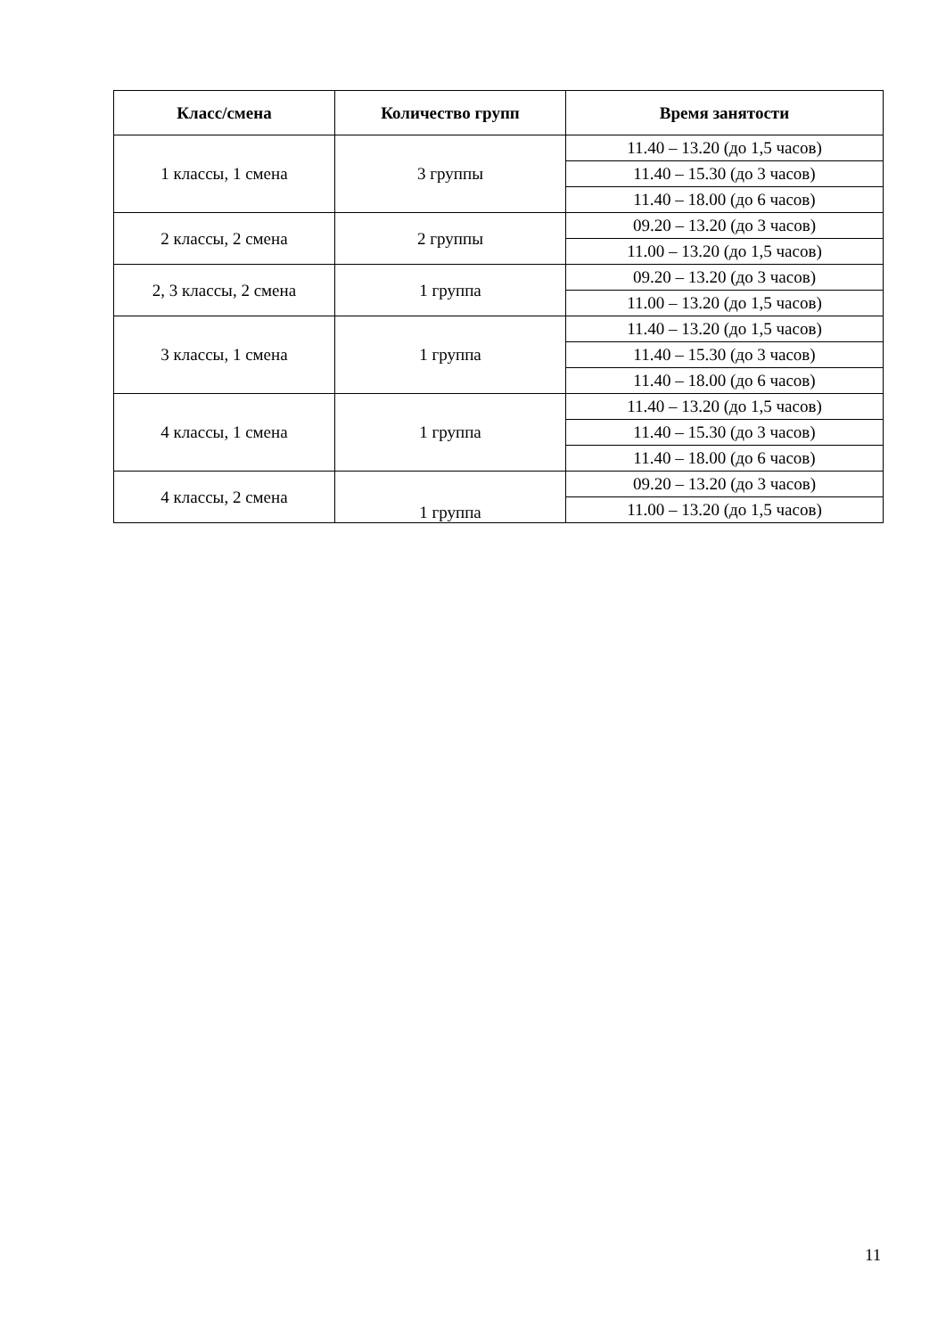| Класс/смена | Количество групп | Время занятости |
| --- | --- | --- |
| 1 классы, 1 смена | 3 группы | 11.40 – 13.20 (до 1,5 часов) |
| | | 11.40 – 15.30 (до 3 часов) |
| | | 11.40 – 18.00 (до 6 часов) |
| 2 классы, 2 смена | 2 группы | 09.20 – 13.20 (до 3 часов) |
| | | 11.00 – 13.20 (до 1,5 часов) |
| 2, 3 классы, 2 смена | 1 группа | 09.20 – 13.20 (до 3 часов) |
| | | 11.00 – 13.20 (до 1,5 часов) |
| 3 классы, 1 смена | 1 группа | 11.40 – 13.20 (до 1,5 часов) |
| | | 11.40 – 15.30 (до 3 часов) |
| | | 11.40 – 18.00 (до 6 часов) |
| 4 классы, 1 смена | 1 группа | 11.40 – 13.20 (до 1,5 часов) |
| | | 11.40 – 15.30 (до 3 часов) |
| | | 11.40 – 18.00 (до 6 часов) |
| 4 классы, 2 смена | 1 группа | 09.20 – 13.20 (до 3 часов) |
| | | 11.00 – 13.20 (до 1,5 часов) |
11